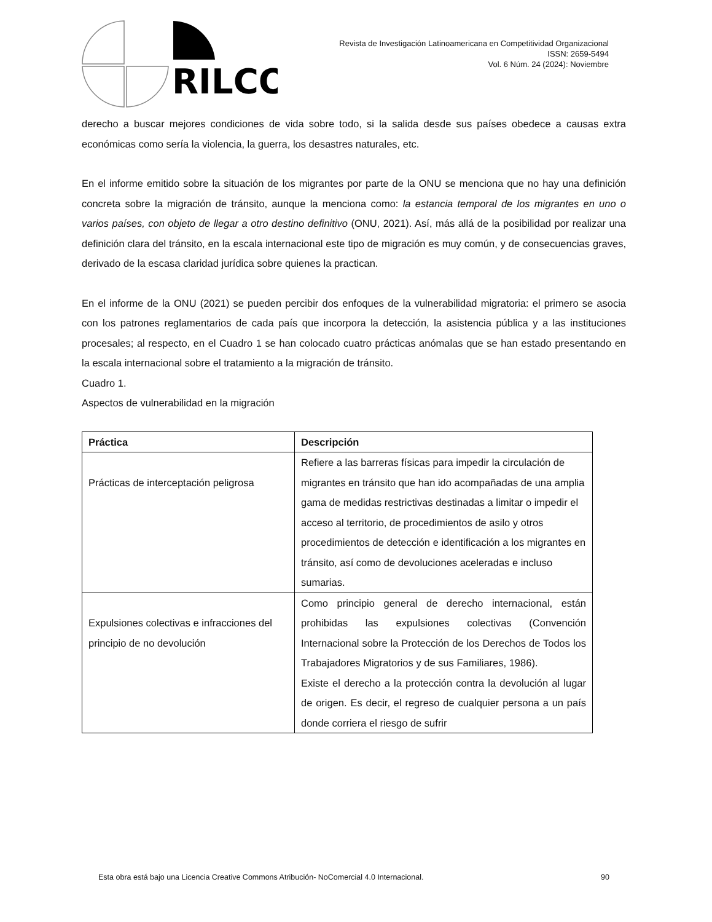RILCO
Revista de Investigación Latinoamericana en Competitividad Organizacional
ISSN: 2659-5494
Vol. 6 Núm. 24 (2024): Noviembre
derecho a buscar mejores condiciones de vida sobre todo, si la salida desde sus países obedece a causas extra económicas como sería la violencia, la guerra, los desastres naturales, etc.
En el informe emitido sobre la situación de los migrantes por parte de la ONU se menciona que no hay una definición concreta sobre la migración de tránsito, aunque la menciona como: la estancia temporal de los migrantes en uno o varios países, con objeto de llegar a otro destino definitivo (ONU, 2021). Así, más allá de la posibilidad por realizar una definición clara del tránsito, en la escala internacional este tipo de migración es muy común, y de consecuencias graves, derivado de la escasa claridad jurídica sobre quienes la practican.
En el informe de la ONU (2021) se pueden percibir dos enfoques de la vulnerabilidad migratoria: el primero se asocia con los patrones reglamentarios de cada país que incorpora la detección, la asistencia pública y a las instituciones procesales; al respecto, en el Cuadro 1 se han colocado cuatro prácticas anómalas que se han estado presentando en la escala internacional sobre el tratamiento a la migración de tránsito.
Cuadro 1.
Aspectos de vulnerabilidad en la migración
| Práctica | Descripción |
| --- | --- |
| Prácticas de interceptación peligrosa | Refiere a las barreras físicas para impedir la circulación de migrantes en tránsito que han ido acompañadas de una amplia gama de medidas restrictivas destinadas a limitar o impedir el acceso al territorio, de procedimientos de asilo y otros procedimientos de detección e identificación a los migrantes en tránsito, así como de devoluciones aceleradas e incluso sumarias. |
| Expulsiones colectivas e infracciones del principio de no devolución | Como principio general de derecho internacional, están prohibidas las expulsiones colectivas (Convención Internacional sobre la Protección de los Derechos de Todos los Trabajadores Migratorios y de sus Familiares, 1986). Existe el derecho a la protección contra la devolución al lugar de origen. Es decir, el regreso de cualquier persona a un país donde corriera el riesgo de sufrir |
Esta obra está bajo una Licencia Creative Commons Atribución- NoComercial 4.0 Internacional. 90